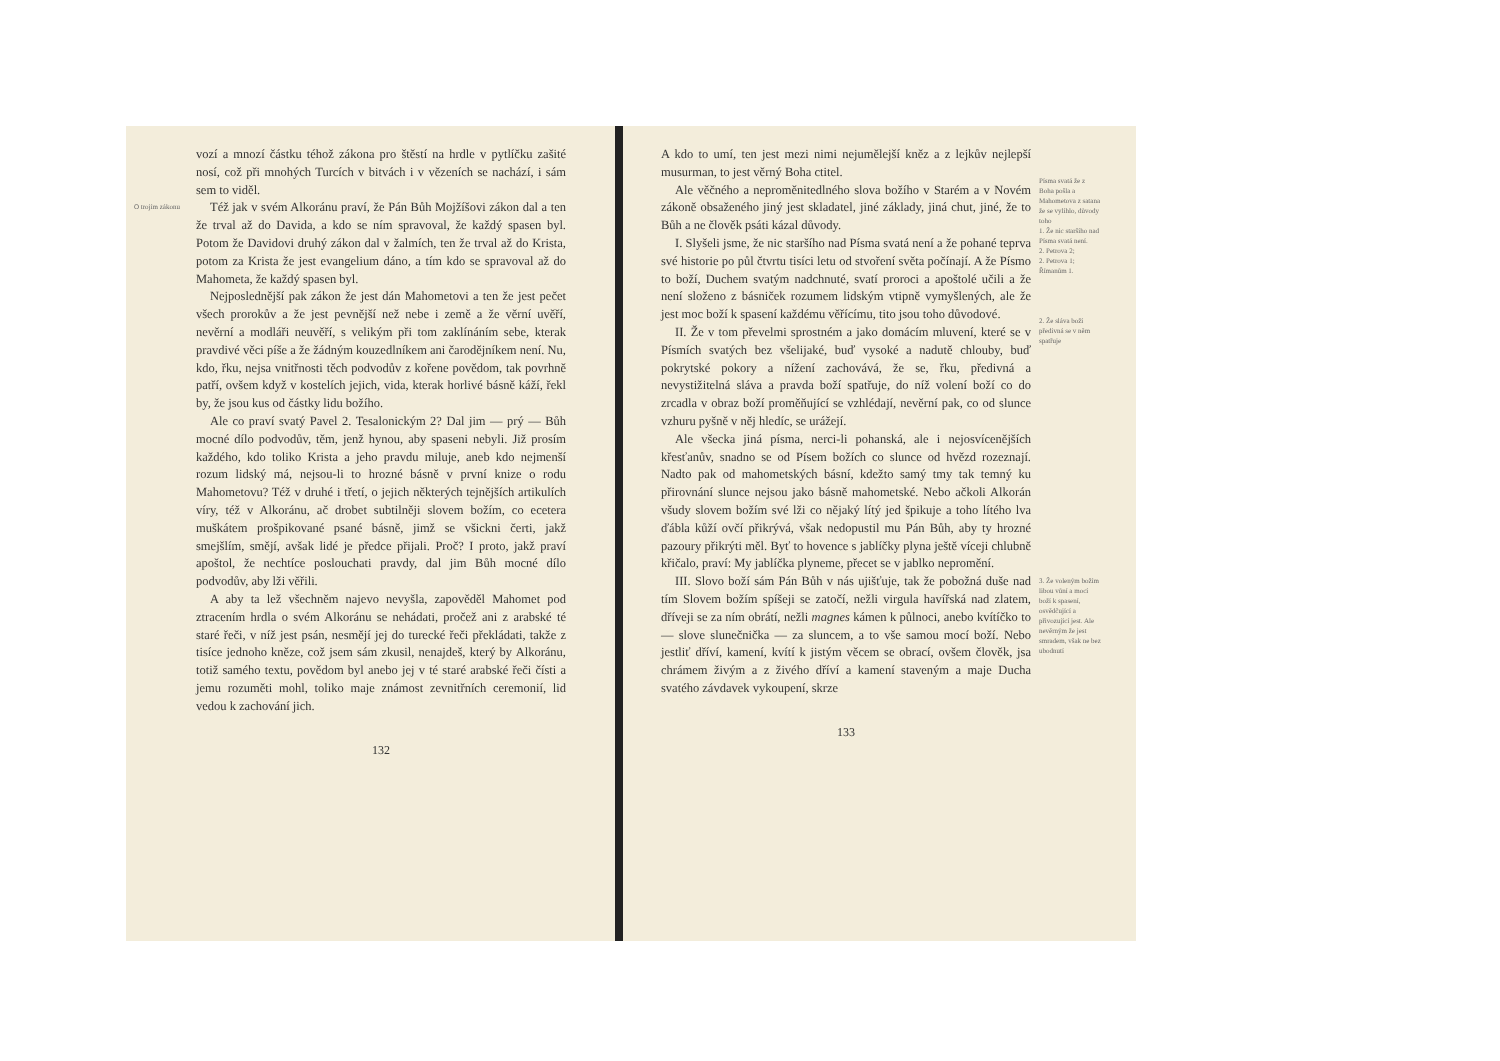O trojím zákonu
vozí a mnozí částku téhož zákona pro štěstí na hrdle v pytlíčku zašité nosí, což při mnohých Turcích v bitvách i v vězeních se nachází, i sám sem to viděl.
Též jak v svém Alkoránu praví, že Pán Bůh Mojžíšovi zákon dal a ten že trval až do Davida, a kdo se ním spravoval, že každý spasen byl. Potom že Davidovi druhý zákon dal v žalmích, ten že trval až do Krista, potom za Krista že jest evangelium dáno, a tím kdo se spravoval až do Mahometa, že každý spasen byl.
Nejposlednější pak zákon že jest dán Mahometovi a ten že jest pečet všech prorokův a že jest pevnější než nebe i země a že věrní uvěří, nevěrní a modláři neuvěří, s velikým při tom zaklínáním sebe, kterak pravdivé věci píše a že žádným kouzedlníkem ani čarodějníkem není. Nu, kdo, řku, nejsa vnitřnosti těch podvodův z kořene povědom, tak povrhně patří, ovšem když v kostelích jejich, vida, kterak horlivé básně káží, řekl by, že jsou kus od částky lidu božího.
Ale co praví svatý Pavel 2. Tesalonickým 2? Dal jim — prý — Bůh mocné dílo podvodův, těm, jenž hynou, aby spaseni nebyli. Již prosím každého, kdo toliko Krista a jeho pravdu miluje, aneb kdo nejmenší rozum lidský má, nejsou-li to hrozné básně v první knize o rodu Mahometovu? Též v druhé i třetí, o jejich některých tejnějších artikulích víry, též v Alkoránu, ač drobet subtilněji slovem božím, co ecetera muškátem prošpikované psané básně, jimž se všickni čerti, jakž smejšlím, smějí, avšak lidé je předce přijali. Proč? I proto, jakž praví apoštol, že nechtíce poslouchati pravdy, dal jim Bůh mocné dílo podvodův, aby lži věřili.
A aby ta lež všechněm najevo nevyšla, zapověděl Mahomet pod ztracením hrdla o svém Alkoránu se nehádati, pročež ani z arabské té staré řeči, v níž jest psán, nesmějí jej do turecké řeči překládati, takže z tisíce jednoho kněze, což jsem sám zkusil, nenajdeš, který by Alkoránu, totiž samého textu, povědom byl anebo jej v té staré arabské řeči čísti a jemu rozuměti mohl, toliko maje známost zevnitřních ceremonií, lid vedou k zachování jich.
132
A kdo to umí, ten jest mezi nimi nejumělejší kněz a z lejkův nejlepší musurman, to jest věrný Boha ctitel.
Ale věčného a neproměnitedlného slova božího v Starém a v Novém zákoně obsaženého jiný jest skladatel, jiné základy, jiná chut, jiné, že to Bůh a ne člověk psáti kázal důvody.
I. Slyšeli jsme, že nic staršího nad Písma svatá není a že pohané teprva své historie po půl čtvrtu tisíci letu od stvoření světa počínají. A že Písmo to boží, Duchem svatým nadchnuté, svatí proroci a apoštolé učili a že není složeno z básniček rozumem lidským vtipně vymyšlených, ale že jest moc boží k spasení každému věřícímu, tito jsou toho důvodové.
II. Že v tom převelmi sprostném a jako domácím mluvení, které se v Písmích svatých bez všelijaké, buď vysoké a nadutě chlouby, buď pokrytské pokory a nížení zachovává, že se, řku, předivná a nevystižitelná sláva a pravda boží spatřuje, do níž volení boží co do zrcadla v obraz boží proměňující se vzhlédají, nevěrní pak, co od slunce vzhuru pyšně v něj hledíc, se urážejí.
Ale všecka jiná písma, nerci-li pohanská, ale i nejosvícenějších křesťanův, snadno se od Písem božích co slunce od hvězd rozeznají. Nadto pak od mahometských básní, kdežto samý tmy tak temný ku přirovnání slunce nejsou jako básně mahometské. Nebo ačkoli Alkorán všudy slovem božím své lži co nějaký lítý jed špikuje a toho lítého lva ďábla kůží ovčí přikrývá, však nedopustil mu Pán Bůh, aby ty hrozné pazoury přikrýti měl. Byť to hovence s jablíčky plyna ještě víceji chlubně křičalo, praví: My jablíčka plyneme, přecet se v jablko nepromění.
III. Slovo boží sám Pán Bůh v nás ujišťuje, tak že pobožná duše nad tím Slovem božím spíšeji se zatočí, nežli virgula havířská nad zlatem, dříveji se za ním obrátí, nežli magnes kámen k půlnoci, anebo kvítíčko to — slove slunečnička — za sluncem, a to vše samou mocí boží. Nebo jestliť dříví, kamení, kvítí k jistým věcem se obrací, ovšem člověk, jsa chrámem živým a z živého dříví a kamení staveným a maje Ducha svatého závdavek vykoupení, skrze
133
Písma svatá že z Boha pošla a Mahometova z satana že se vylíhlo, důvody toho
1. Že nic staršího nad Písma svatá není.
2. Petrova 2;
2. Petrova 1;
Římanům 1.
2. Že sláva boží předivná se v něm spatřuje
3. Že voleným božím libou vůní a mocí boží k spasení, osvědčující a přivozující jest. Ale nevěrným že jest smradem, však ne bez ubodnutí